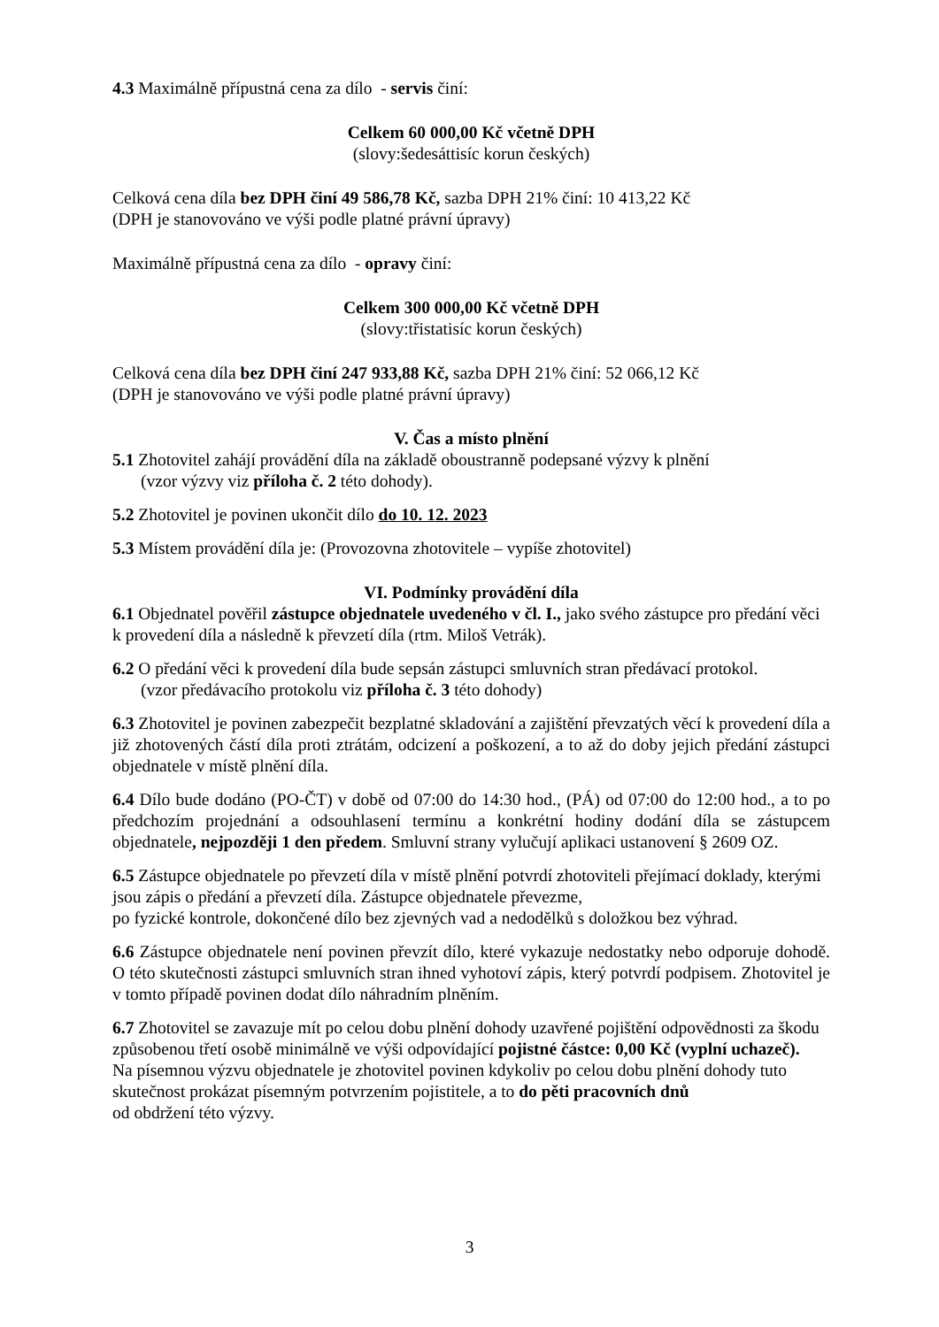4.3 Maximálně přípustná cena za dílo - servis činí:
Celkem 60 000,00 Kč včetně DPH
(slovy:šedesáttisíc korun českých)
Celková cena díla bez DPH činí 49 586,78 Kč, sazba DPH 21% činí: 10 413,22 Kč
(DPH je stanovováno ve výši podle platné právní úpravy)
Maximálně přípustná cena za dílo - opravy činí:
Celkem 300 000,00 Kč včetně DPH
(slovy:třistatisíc korun českých)
Celková cena díla bez DPH činí 247 933,88 Kč, sazba DPH 21% činí: 52 066,12 Kč
(DPH je stanovováno ve výši podle platné právní úpravy)
V. Čas a místo plnění
5.1 Zhotovitel zahájí provádění díla na základě oboustranně podepsané výzvy k plnění
(vzor výzvy viz příloha č. 2 této dohody).
5.2 Zhotovitel je povinen ukončit dílo do 10. 12. 2023
5.3 Místem provádění díla je: (Provozovna zhotovitele – vypíše zhotovitel)
VI. Podmínky provádění díla
6.1 Objednatel pověřil zástupce objednatele uvedeného v čl. I., jako svého zástupce pro předání věci k provedení díla a následně k převzetí díla (rtm. Miloš Vetrák).
6.2 O předání věci k provedení díla bude sepsán zástupci smluvních stran předávací protokol.
(vzor předávacího protokolu viz příloha č. 3 této dohody)
6.3 Zhotovitel je povinen zabezpečit bezplatné skladování a zajištění převzatých věcí k provedení díla a již zhotovených částí díla proti ztrátám, odcizení a poškození, a to až do doby jejich předání zástupci objednatele v místě plnění díla.
6.4 Dílo bude dodáno (PO-ČT) v době od 07:00 do 14:30 hod., (PÁ) od 07:00 do 12:00 hod., a to po předchozím projednání a odsouhlasení termínu a konkrétní hodiny dodání díla se zástupcem objednatele, nejpozději 1 den předem. Smluvní strany vylučují aplikaci ustanovení § 2609 OZ.
6.5 Zástupce objednatele po převzetí díla v místě plnění potvrdí zhotoviteli přejímací doklady, kterými jsou zápis o předání a převzetí díla. Zástupce objednatele převezme,
po fyzické kontrole, dokončené dílo bez zjevných vad a nedodělků s doložkou bez výhrad.
6.6 Zástupce objednatele není povinen převzít dílo, které vykazuje nedostatky nebo odporuje dohodě. O této skutečnosti zástupci smluvních stran ihned vyhotoví zápis, který potvrdí podpisem. Zhotovitel je v tomto případě povinen dodat dílo náhradním plněním.
6.7 Zhotovitel se zavazuje mít po celou dobu plnění dohody uzavřené pojištění odpovědnosti za škodu způsobenou třetí osobě minimálně ve výši odpovídající pojistné částce: 0,00 Kč (vyplní uchazeč).
Na písemnou výzvu objednatele je zhotovitel povinen kdykoliv po celou dobu plnění dohody tuto skutečnost prokázat písemným potvrzením pojistitele, a to do pěti pracovních dnů
od obdržení této výzvy.
3